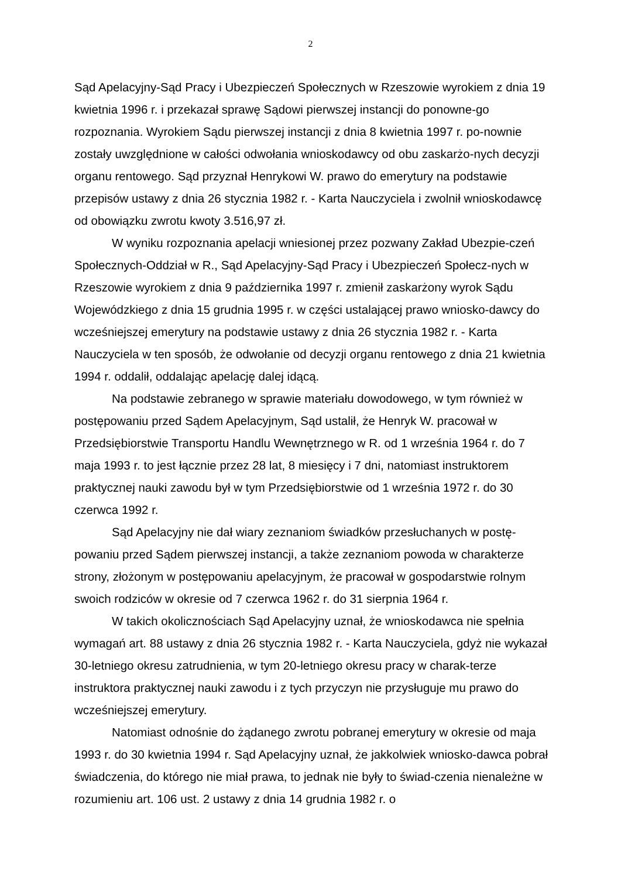2
Sąd Apelacyjny-Sąd Pracy i Ubezpieczeń Społecznych w Rzeszowie wyrokiem z dnia 19 kwietnia 1996 r. i przekazał sprawę Sądowi pierwszej instancji do ponowne-go rozpoznania. Wyrokiem Sądu pierwszej instancji z dnia 8 kwietnia 1997 r. po-nownie zostały uwzględnione w całości odwołania wnioskodawcy od obu zaskarżo-nych decyzji organu rentowego. Sąd przyznał Henrykowi W. prawo do emerytury na podstawie przepisów ustawy z dnia 26 stycznia 1982 r. - Karta Nauczyciela i zwolnił wnioskodawcę od obowiązku zwrotu kwoty 3.516,97 zł.
W wyniku rozpoznania apelacji wniesionej przez pozwany Zakład Ubezpie-czeń Społecznych-Oddział w R., Sąd Apelacyjny-Sąd Pracy i Ubezpieczeń Społecz-nych w Rzeszowie wyrokiem z dnia 9 października 1997 r. zmienił zaskarżony wyrok Sądu Wojewódzkiego z dnia 15 grudnia 1995 r. w części ustalającej prawo wniosko-dawcy do wcześniejszej emerytury na podstawie ustawy z dnia 26 stycznia 1982 r. - Karta Nauczyciela w ten sposób, że odwołanie od decyzji organu rentowego z dnia 21 kwietnia 1994 r. oddalił, oddalając apelację dalej idącą.
Na podstawie zebranego w sprawie materiału dowodowego, w tym również w postępowaniu przed Sądem Apelacyjnym, Sąd ustalił, że Henryk W. pracował w Przedsiębiorstwie Transportu Handlu Wewnętrznego w R. od 1 września 1964 r. do 7 maja 1993 r. to jest łącznie przez 28 lat, 8 miesięcy i 7 dni, natomiast instruktorem praktycznej nauki zawodu był w tym Przedsiębiorstwie od 1 września 1972 r. do 30 czerwca 1992 r.
Sąd Apelacyjny nie dał wiary zeznaniom świadków przesłuchanych w postę-powaniu przed Sądem pierwszej instancji, a także zeznaniom powoda w charakterze strony, złożonym w postępowaniu apelacyjnym, że pracował w gospodarstwie rolnym swoich rodziców w okresie od 7 czerwca 1962 r. do 31 sierpnia 1964 r.
W takich okolicznościach Sąd Apelacyjny uznał, że wnioskodawca nie spełnia wymagań art. 88 ustawy z dnia 26 stycznia 1982 r. - Karta Nauczyciela, gdyż nie wykazał 30-letniego okresu zatrudnienia, w tym 20-letniego okresu pracy w charak-terze instruktora praktycznej nauki zawodu i z tych przyczyn nie przysługuje mu prawo do wcześniejszej emerytury.
Natomiast odnośnie do żądanego zwrotu pobranej emerytury w okresie od maja 1993 r. do 30 kwietnia 1994 r. Sąd Apelacyjny uznał, że jakkolwiek wniosko-dawca pobrał świadczenia, do którego nie miał prawa, to jednak nie były to świad-czenia nienależne w rozumieniu art. 106 ust. 2 ustawy z dnia 14 grudnia 1982 r. o